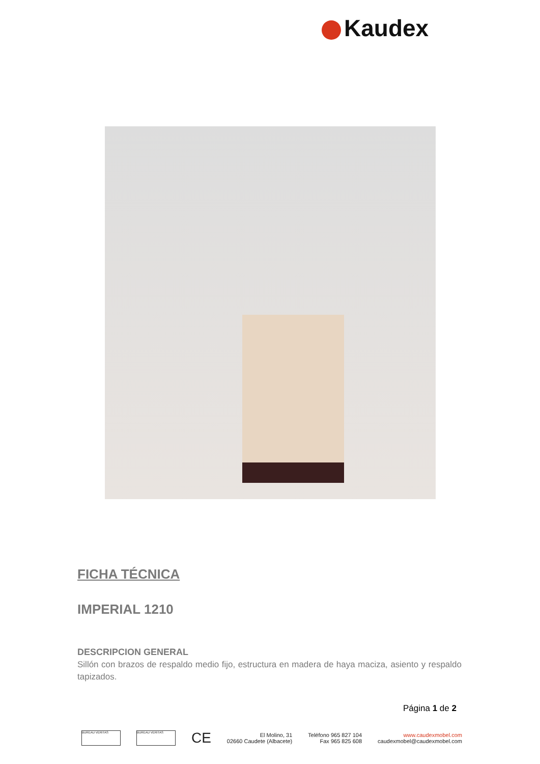Kaudex
FICHA TÉCNICA
IMPERIAL 1210
DESCRIPCION GENERAL
Sillón con brazos de respaldo medio fijo, estructura en madera de haya maciza, asiento y respaldo tapizados.
Página 1 de 2
BUREAU VERITAS BUREAU VERITAS
CE
El Molino, 31
02660 Caudete (Albacete)
Teléfono 965 827 104
Fax 965 825 608
www.caudexmobel.com
caudexmobel@caudexmobel.com